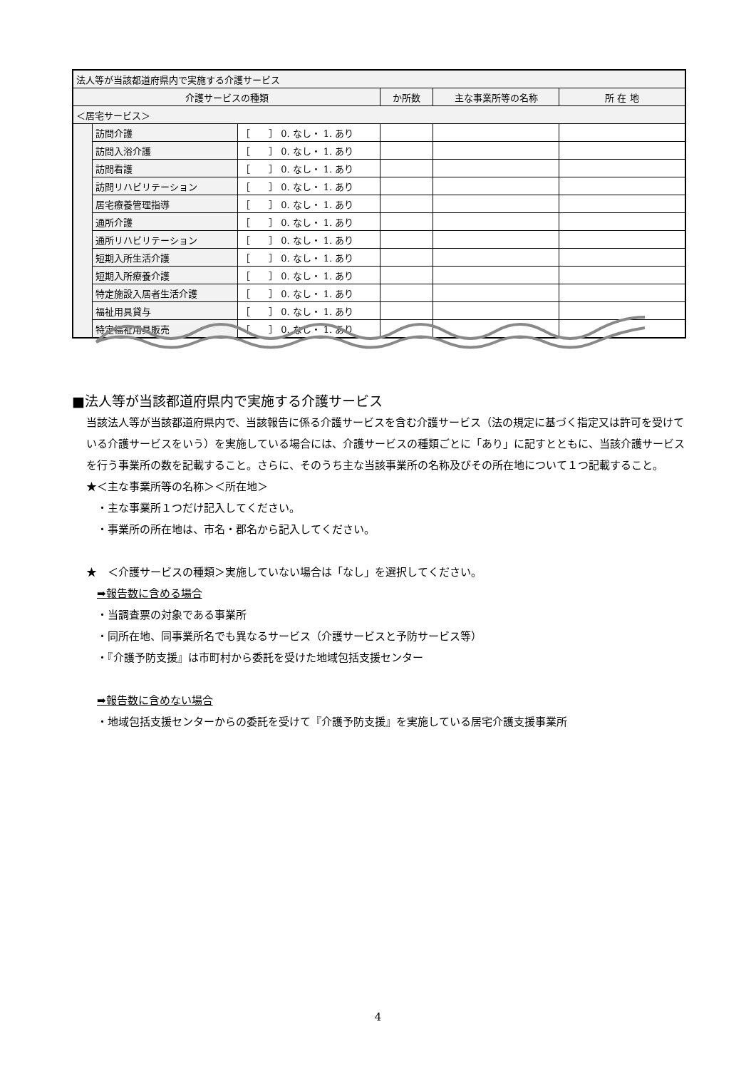| 法人等が当該都道府県内で実施する介護サービス | | | | | |
| 介護サービスの種類 | | | か所数 | 主な事業所等の名称 | 所 在 地 |
| ＜居宅サービス＞ | | | | | |
| | 訪問介護 | ［ ］ 0. なし・ 1. あり | | | |
| | 訪問入浴介護 | ［ ］ 0. なし・ 1. あり | | | |
| | 訪問看護 | ［ ］ 0. なし・ 1. あり | | | |
| | 訪問リハビリテーション | ［ ］ 0. なし・ 1. あり | | | |
| | 居宅療養管理指導 | ［ ］ 0. なし・ 1. あり | | | |
| | 通所介護 | ［ ］ 0. なし・ 1. あり | | | |
| | 通所リハビリテーション | ［ ］ 0. なし・ 1. あり | | | |
| | 短期入所生活介護 | ［ ］ 0. なし・ 1. あり | | | |
| | 短期入所療養介護 | ［ ］ 0. なし・ 1. あり | | | |
| | 特定施設入居者生活介護 | ［ ］ 0. なし・ 1. あり | | | |
| | 福祉用具貸与 | ［ ］ 0. なし・ 1. あり | | | |
| | 特定福祉用具販売 | ［ ］ 0. なし・ 1. あり | | | |
■法人等が当該都道府県内で実施する介護サービス
当該法人等が当該都道府県内で、当該報告に係る介護サービスを含む介護サービス（法の規定に基づく指定又は許可を受けている介護サービスをいう）を実施している場合には、介護サービスの種類ごとに「あり」に記すとともに、当該介護サービスを行う事業所の数を記載すること。さらに、そのうち主な当該事業所の名称及びその所在地について１つ記載すること。
★＜主な事業所等の名称＞＜所在地＞
　・主な事業所１つだけ記入してください。
　・事業所の所在地は、市名・郡名から記入してください。
★　＜介護サービスの種類＞実施していない場合は「なし」を選択してください。
　➡報告数に含める場合
　・当調査票の対象である事業所
　・同所在地、同事業所名でも異なるサービス（介護サービスと予防サービス等）
　・『介護予防支援』は市町村から委託を受けた地域包括支援センター
　➡報告数に含めない場合
　・地域包括支援センターからの委託を受けて『介護予防支援』を実施している居宅介護支援事業所
4